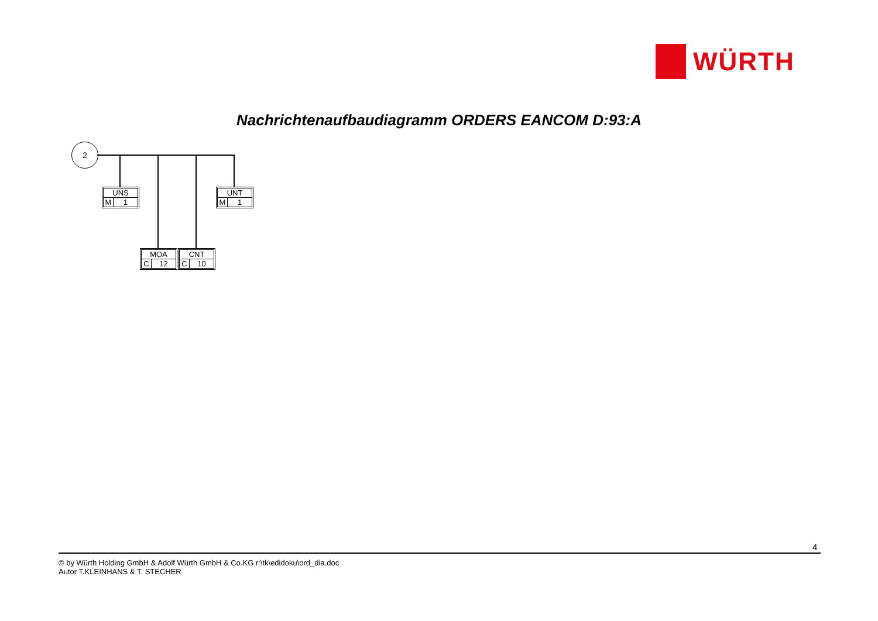WÜRTH
Nachrichtenaufbaudiagramm ORDERS EANCOM D:93:A
2
UNS
M 1
UNT
M 1
MOA
C 12
CNT
C 10
4
© by Würth Holding GmbH & Adolf Würth GmbH & Co.KG r:\tk\edidoku\ord_dia.doc
Autor T.KLEINHANS & T. STECHER